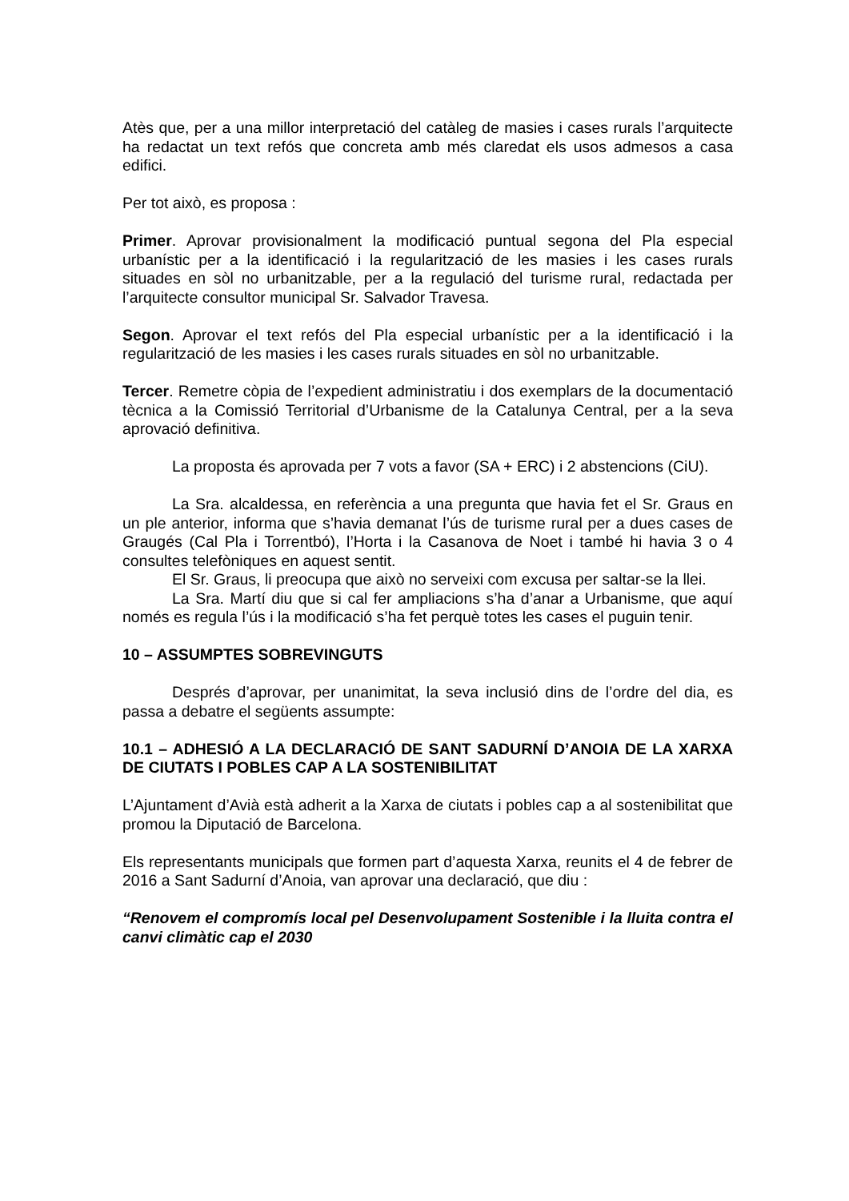Atès que, per a una millor interpretació del catàleg de masies i cases rurals l’arquitecte ha redactat un text refós que concreta amb més claredat els usos admesos a casa edifici.
Per tot això, es proposa :
Primer. Aprovar provisionalment la modificació puntual segona del Pla especial urbanístic per a la identificació i la regularització de les masies i les cases rurals situades en sòl no urbanitzable, per a la regulació del turisme rural, redactada per l’arquitecte consultor municipal Sr. Salvador Travesa.
Segon. Aprovar el text refós del Pla especial urbanístic per a la identificació i la regularització de les masies i les cases rurals situades en sòl no urbanitzable.
Tercer. Remetre còpia de l’expedient administratiu i dos exemplars de la documentació tècnica a la Comissió Territorial d’Urbanisme de la Catalunya Central, per a la seva aprovació definitiva.
La proposta és aprovada per 7 vots a favor (SA + ERC) i 2 abstencions (CiU).
La Sra. alcaldessa, en referència a una pregunta que havia fet el Sr. Graus en un ple anterior, informa que s’havia demanat l’ús de turisme rural per a dues cases de Graugés (Cal Pla i Torrentbó), l’Horta i la Casanova de Noet i també hi havia 3 o 4 consultes telefòniques en aquest sentit.
El Sr. Graus, li preocupa que això no serveixi com excusa per saltar-se la llei.
La Sra. Martí diu que si cal fer ampliacions s’ha d’anar a Urbanisme, que aquí només es regula l’ús i la modificació s’ha fet perquè totes les cases el puguin tenir.
10 – ASSUMPTES SOBREVINGUTS
Després d’aprovar, per unanimitat, la seva inclusió dins de l’ordre del dia, es passa a debatre el següents assumpte:
10.1 – ADHESIÓ A LA DECLARACIÓ DE SANT SADURNÍ D’ANOIA DE LA XARXA DE CIUTATS I POBLES CAP A LA SOSTENIBILITAT
L’Ajuntament d’Avià està adherit a la Xarxa de ciutats i pobles cap a al sostenibilitat que promou la Diputació de Barcelona.
Els representants municipals que formen part d’aquesta Xarxa, reunits el 4 de febrer de 2016 a Sant Sadurní d’Anoia, van aprovar una declaració, que diu :
“Renovem el compromís local pel Desenvolupament Sostenible i la lluita contra el canvi climàtic cap el 2030